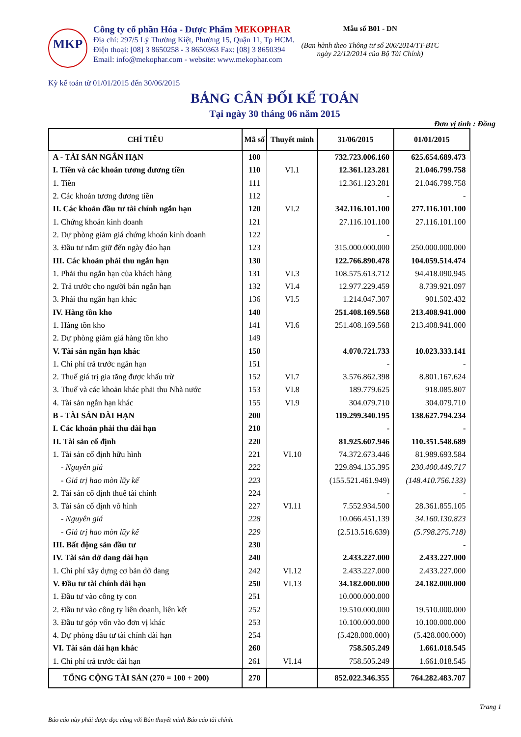MKP
Công ty cổ phần Hóa - Dược Phẩm MEKOPHAR
Địa chỉ: 297/5 Lý Thường Kiệt, Phường 15, Quận 11, Tp HCM.
Điện thoại: [08] 3 8650258 - 3 8650363 Fax: [08] 3 8650394
Email: info@mekophar.com - website: www.mekophar.com
Mẫu số B01 - DN
(Ban hành theo Thông tư số 200/2014/TT-BTC
ngày 22/12/2014 của Bộ Tài Chính)
Kỳ kế toán từ 01/01/2015 đến 30/06/2015
BẢNG CÂN ĐỐI KẾ TOÁN
Tại ngày 30 tháng 06 năm 2015
Đơn vị tính : Đồng
| CHỈ TIÊU | Mã số | Thuyết minh | 31/06/2015 | 01/01/2015 |
| --- | --- | --- | --- | --- |
| A - TÀI SẢN NGẮN HẠN | 100 | | 732.723.006.160 | 625.654.689.473 |
| I. Tiền và các khoản tương đương tiền | 110 | VI.1 | 12.361.123.281 | 21.046.799.758 |
| 1. Tiền | 111 | | 12.361.123.281 | 21.046.799.758 |
| 2. Các khoản tương đương tiền | 112 | | - | - |
| II. Các khoản đầu tư tài chính ngắn hạn | 120 | VI.2 | 342.116.101.100 | 277.116.101.100 |
| 1. Chứng khoán kinh doanh | 121 | | 27.116.101.100 | 27.116.101.100 |
| 2. Dự phòng giảm giá chứng khoán kinh doanh | 122 | | - | |
| 3. Đầu tư nắm giữ đến ngày đáo hạn | 123 | | 315.000.000.000 | 250.000.000.000 |
| III. Các khoản phải thu ngắn hạn | 130 | | 122.766.890.478 | 104.059.514.474 |
| 1. Phải thu ngắn hạn của khách hàng | 131 | VI.3 | 108.575.613.712 | 94.418.090.945 |
| 2. Trả trước cho người bán ngắn hạn | 132 | VI.4 | 12.977.229.459 | 8.739.921.097 |
| 3. Phải thu ngắn hạn khác | 136 | VI.5 | 1.214.047.307 | 901.502.432 |
| IV. Hàng tồn kho | 140 | | 251.408.169.568 | 213.408.941.000 |
| 1. Hàng tồn kho | 141 | VI.6 | 251.408.169.568 | 213.408.941.000 |
| 2. Dự phòng giảm giá hàng tồn kho | 149 | | | |
| V. Tài sản ngắn hạn khác | 150 | | 4.070.721.733 | 10.023.333.141 |
| 1. Chi phí trả trước ngắn hạn | 151 | | - | - |
| 2. Thuế giá trị gia tăng được khấu trừ | 152 | VI.7 | 3.576.862.398 | 8.801.167.624 |
| 3. Thuế và các khoản khác phải thu Nhà nước | 153 | VI.8 | 189.779.625 | 918.085.807 |
| 4. Tài sản ngắn hạn khác | 155 | VI.9 | 304.079.710 | 304.079.710 |
| B - TÀI SẢN DÀI HẠN | 200 | | 119.299.340.195 | 138.627.794.234 |
| I. Các khoản phải thu dài hạn | 210 | | - | - |
| II. Tài sản cố định | 220 | | 81.925.607.946 | 110.351.548.689 |
| 1. Tài sản cố định hữu hình | 221 | VI.10 | 74.372.673.446 | 81.989.693.584 |
| - Nguyên giá | 222 | | 229.894.135.395 | 230.400.449.717 |
| - Giá trị hao mòn lũy kế | 223 | | (155.521.461.949) | (148.410.756.133) |
| 2. Tài sản cố định thuê tài chính | 224 | | - | - |
| 3. Tài sản cố định vô hình | 227 | VI.11 | 7.552.934.500 | 28.361.855.105 |
| - Nguyên giá | 228 | | 10.066.451.139 | 34.160.130.823 |
| - Giá trị hao mòn lũy kế | 229 | | (2.513.516.639) | (5.798.275.718) |
| III. Bất động sản đầu tư | 230 | | | - |
| IV. Tài sản dở dang dài hạn | 240 | | 2.433.227.000 | 2.433.227.000 |
| 1. Chi phí xây dựng cơ bản dở dang | 242 | VI.12 | 2.433.227.000 | 2.433.227.000 |
| V. Đầu tư tài chính dài hạn | 250 | VI.13 | 34.182.000.000 | 24.182.000.000 |
| 1. Đầu tư vào công ty con | 251 | | 10.000.000.000 | |
| 2. Đầu tư vào công ty liên doanh, liên kết | 252 | | 19.510.000.000 | 19.510.000.000 |
| 3. Đầu tư góp vốn vào đơn vị khác | 253 | | 10.100.000.000 | 10.100.000.000 |
| 4. Dự phòng đầu tư tài chính dài hạn | 254 | | (5.428.000.000) | (5.428.000.000) |
| VI. Tài sản dài hạn khác | 260 | | 758.505.249 | 1.661.018.545 |
| 1. Chi phí trả trước dài hạn | 261 | VI.14 | 758.505.249 | 1.661.018.545 |
| TỔNG CỘNG TÀI SẢN (270 = 100 + 200) | 270 | | 852.022.346.355 | 764.282.483.707 |
Trang 1
Báo cáo này phải được đọc cùng với Bản thuyết minh Báo cáo tài chính.